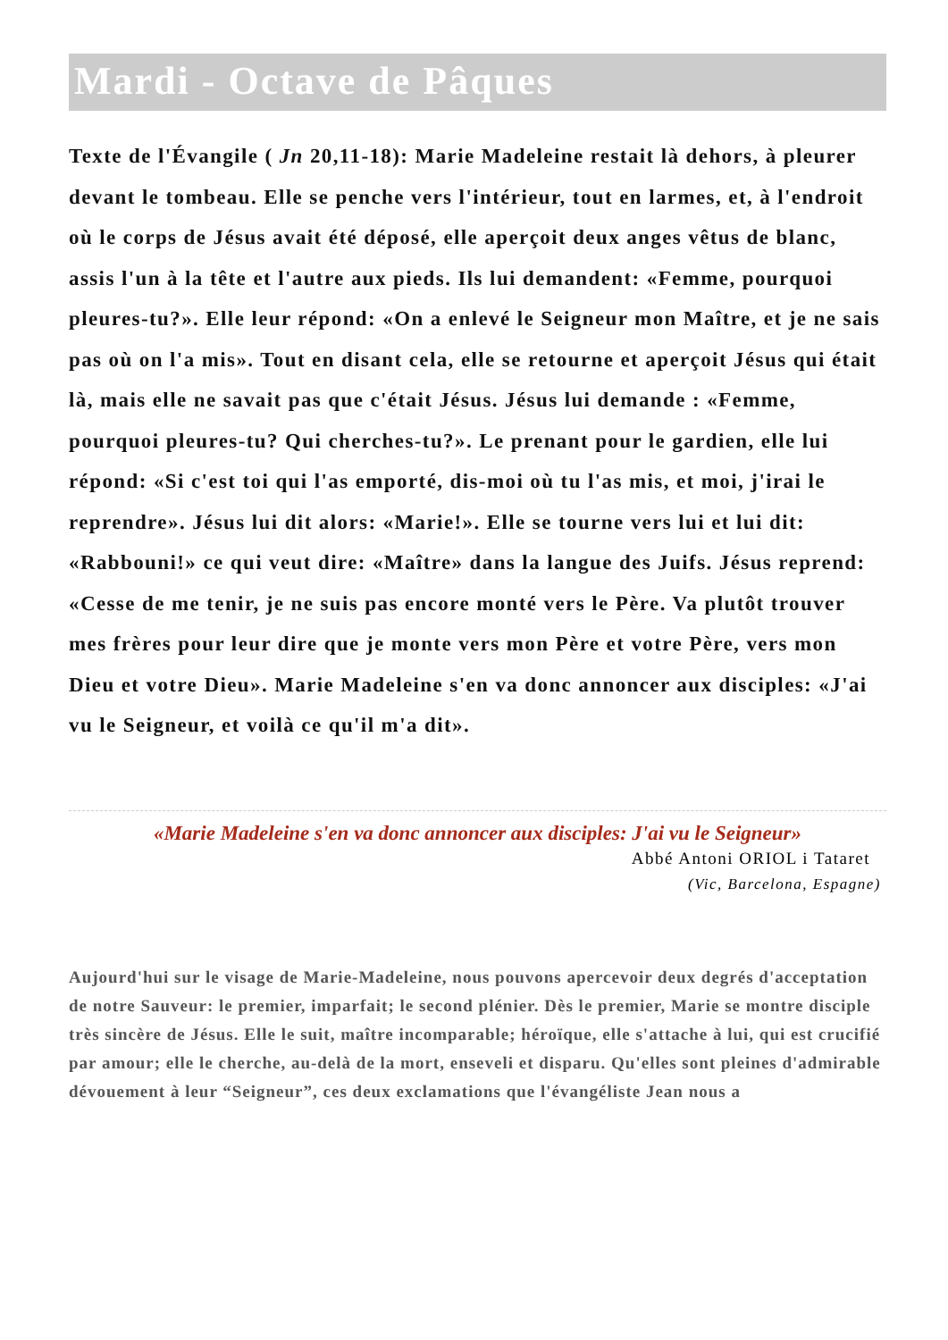Mardi - Octave de Pâques
Texte de l'Évangile ( Jn 20,11-18): Marie Madeleine restait là dehors, à pleurer devant le tombeau. Elle se penche vers l'intérieur, tout en larmes, et, à l'endroit où le corps de Jésus avait été déposé, elle aperçoit deux anges vêtus de blanc, assis l'un à la tête et l'autre aux pieds. Ils lui demandent: «Femme, pourquoi pleures-tu?». Elle leur répond: «On a enlevé le Seigneur mon Maître, et je ne sais pas où on l'a mis». Tout en disant cela, elle se retourne et aperçoit Jésus qui était là, mais elle ne savait pas que c'était Jésus. Jésus lui demande : «Femme, pourquoi pleures-tu? Qui cherches-tu?». Le prenant pour le gardien, elle lui répond: «Si c'est toi qui l'as emporté, dis-moi où tu l'as mis, et moi, j'irai le reprendre». Jésus lui dit alors: «Marie!». Elle se tourne vers lui et lui dit: «Rabbouni!» ce qui veut dire: «Maître» dans la langue des Juifs. Jésus reprend: «Cesse de me tenir, je ne suis pas encore monté vers le Père. Va plutôt trouver mes frères pour leur dire que je monte vers mon Père et votre Père, vers mon Dieu et votre Dieu». Marie Madeleine s'en va donc annoncer aux disciples: «J'ai vu le Seigneur, et voilà ce qu'il m'a dit».
«Marie Madeleine s'en va donc annoncer aux disciples: J'ai vu le Seigneur»
Abbé Antoni ORIOL i Tataret
(Vic, Barcelona, Espagne)
Aujourd'hui sur le visage de Marie-Madeleine, nous pouvons apercevoir deux degrés d'acceptation de notre Sauveur: le premier, imparfait; le second plénier. Dès le premier, Marie se montre disciple très sincère de Jésus. Elle le suit, maître incomparable; héroïque, elle s'attache à lui, qui est crucifié par amour; elle le cherche, au-delà de la mort, enseveli et disparu. Qu'elles sont pleines d'admirable dévouement à leur “Seigneur”, ces deux exclamations que l'évangéliste Jean nous a